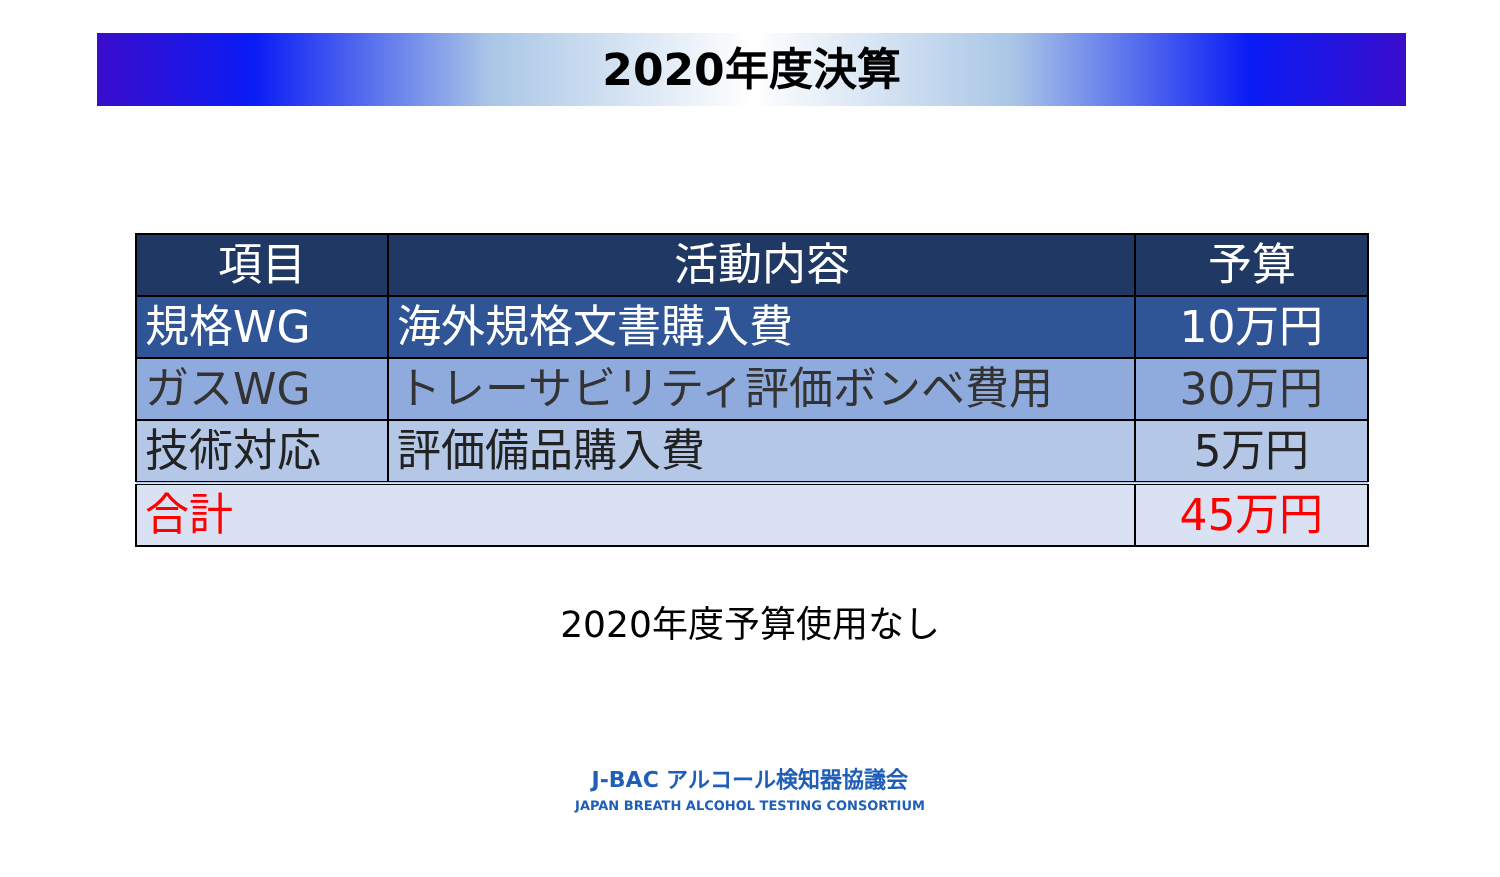2020年度決算
| 項目 | 活動内容 | 予算 |
| --- | --- | --- |
| 規格WG | 海外規格文書購入費 | 10万円 |
| ガスWG | トレーサビリティ評価ボンベ費用 | 30万円 |
| 技術対応 | 評価備品購入費 | 5万円 |
| 合計 | | 45万円 |
2020年度予算使用なし
J-BAC アルコール検知器協議会
JAPAN BREATH ALCOHOL TESTING CONSORTIUM